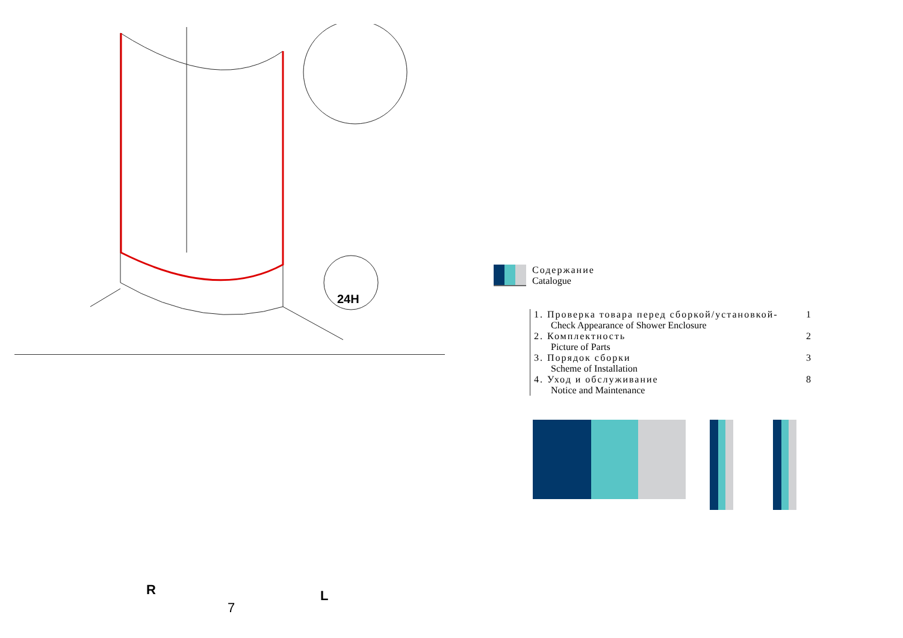24H
R
7
L
Содержание
Catalogue
1. Проверка товара перед сборкой/установкой- 1
Check Appearance of Shower Enclosure
2. Комплектность 2
Picture of Parts
3. Порядок сборки 3
Scheme of Installation
4. Уход и обслуживание 8
Notice and Maintenance